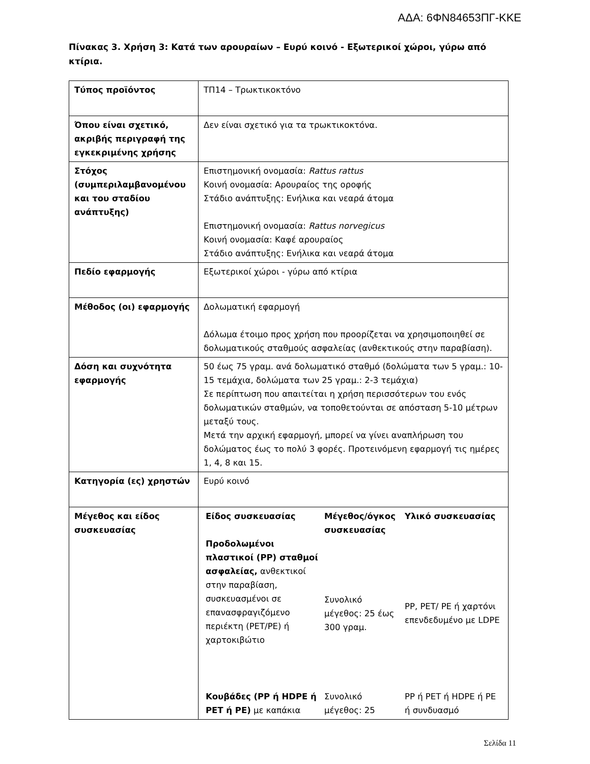ΑΔΑ: 6ΦΝ84653ΠΓ-ΚΚΕ
Πίνακας 3. Χρήση 3: Κατά των αρουραίων – Ευρύ κοινό - Εξωτερικοί χώροι, γύρω από κτίρια.
| Τύπος προϊόντος | ΤΠ14 – Τρωκτικοκτόνο |
| Όπου είναι σχετικό, ακριβής περιγραφή της εγκεκριμένης χρήσης | Δεν είναι σχετικό για τα τρωκτικοκτόνα. |
| Στόχος (συμπεριλαμβανομένου και του σταδίου ανάπτυξης) | Επιστημονική ονομασία: Rattus rattus Κοινή ονομασία: Αρουραίος της οροφής Στάδιο ανάπτυξης: Ενήλικα και νεαρά άτομα Επιστημονική ονομασία: Rattus norvegicus Κοινή ονομασία: Καφέ αρουραίος Στάδιο ανάπτυξης: Ενήλικα και νεαρά άτομα |
| Πεδίο εφαρμογής | Εξωτερικοί χώροι - γύρω από κτίρια |
| Μέθοδος (οι) εφαρμογής | Δολωματική εφαρμογή Δόλωμα έτοιμο προς χρήση που προορίζεται να χρησιμοποιηθεί σε δολωματικούς σταθμούς ασφαλείας (ανθεκτικούς στην παραβίαση). |
| Δόση και συχνότητα εφαρμογής | 50 έως 75 γραμ. ανά δολωματικό σταθμό (δολώματα των 5 γραμ.: 10-15 τεμάχια, δολώματα των 25 γραμ.: 2-3 τεμάχια) Σε περίπτωση που απαιτείται η χρήση περισσότερων του ενός δολωματικών σταθμών, να τοποθετούνται σε απόσταση 5-10 μέτρων μεταξύ τους. Μετά την αρχική εφαρμογή, μπορεί να γίνει αναπλήρωση του δολώματος έως το πολύ 3 φορές. Προτεινόμενη εφαρμογή τις ημέρες 1, 4, 8 και 15. |
| Κατηγορία (ες) χρηστών | Ευρύ κοινό |
| Μέγεθος και είδος συσκευασίας | / Είδος συσκευασίας / Μέγεθος/όγκος συσκευασίας / Υλικό συσκευασίας / / --- / --- / --- / / Προδολωμένοι πλαστικοί (PP) σταθμοί ασφαλείας, ανθεκτικοί στην παραβίαση, συσκευασμένοι σε επανασφραγιζόμενο περιέκτη (PET/PE) ή χαρτοκιβώτιο / Συνολικό μέγεθος: 25 έως 300 γραμ. / PP, PET/ PE ή χαρτόνι επενδεδυμένο με LDPE / / Κουβάδες (PP ή HDPE ή PET ή PE) με καπάκια / Συνολικό μέγεθος: 25 / PP ή PET ή HDPE ή PE ή συνδυασμό / |
Σελίδα 11